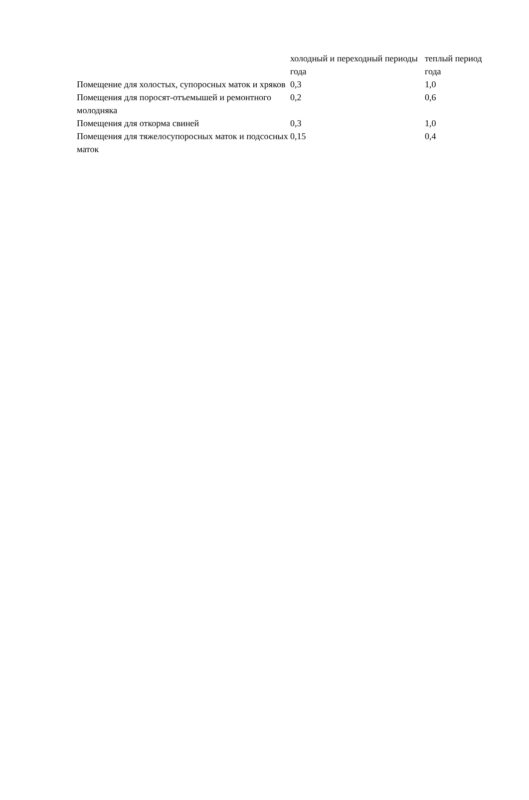| | холодный и переходный периоды года | теплый период года |
| --- | --- | --- |
| Помещение для холостых, супоросных маток и хряков | 0,3 | 1,0 |
| Помещения для поросят-отъемышей и ремонтного молодняка | 0,2 | 0,6 |
| Помещения для откорма свиней | 0,3 | 1,0 |
| Помещения для тяжелосупоросных маток и подсосных маток | 0,15 | 0,4 |